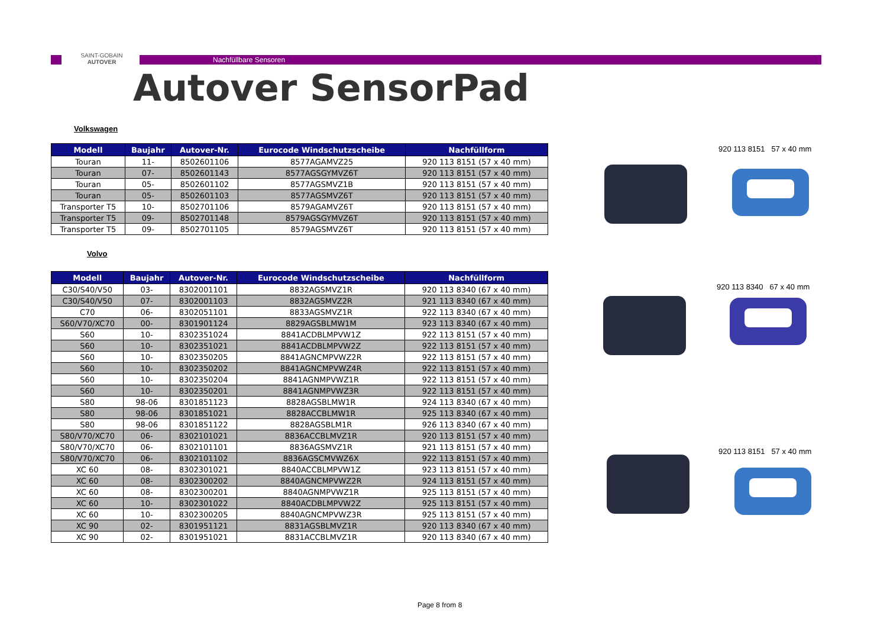SAINT-GOBAIN
AUTOVER
Nachfüllbare Sensoren
Autover SensorPad
Volkswagen
| Modell | Baujahr | Autover-Nr. | Eurocode Windschutzscheibe | Nachfüllform |
| --- | --- | --- | --- | --- |
| Touran | 11- | 8502601106 | 8577AGAMVZ25 | 920 113 8151 (57 x 40 mm) |
| Touran | 07- | 8502601143 | 8577AGSGYMVZ6T | 920 113 8151 (57 x 40 mm) |
| Touran | 05- | 8502601102 | 8577AGSMVZ1B | 920 113 8151 (57 x 40 mm) |
| Touran | 05- | 8502601103 | 8577AGSMVZ6T | 920 113 8151 (57 x 40 mm) |
| Transporter T5 | 10- | 8502701106 | 8579AGAMVZ6T | 920 113 8151 (57 x 40 mm) |
| Transporter T5 | 09- | 8502701148 | 8579AGSGYMVZ6T | 920 113 8151 (57 x 40 mm) |
| Transporter T5 | 09- | 8502701105 | 8579AGSMVZ6T | 920 113 8151 (57 x 40 mm) |
Volvo
| Modell | Baujahr | Autover-Nr. | Eurocode Windschutzscheibe | Nachfüllform |
| --- | --- | --- | --- | --- |
| C30/S40/V50 | 03- | 8302001101 | 8832AGSMVZ1R | 920 113 8340 (67 x 40 mm) |
| C30/S40/V50 | 07- | 8302001103 | 8832AGSMVZ2R | 921 113 8340 (67 x 40 mm) |
| C70 | 06- | 8302051101 | 8833AGSMVZ1R | 922 113 8340 (67 x 40 mm) |
| S60/V70/XC70 | 00- | 8301901124 | 8829AGSBLMW1M | 923 113 8340 (67 x 40 mm) |
| S60 | 10- | 8302351024 | 8841ACDBLMPVW1Z | 922 113 8151 (57 x 40 mm) |
| S60 | 10- | 8302351021 | 8841ACDBLMPVW2Z | 922 113 8151 (57 x 40 mm) |
| S60 | 10- | 8302350205 | 8841AGNCMPVWZ2R | 922 113 8151 (57 x 40 mm) |
| S60 | 10- | 8302350202 | 8841AGNCMPVWZ4R | 922 113 8151 (57 x 40 mm) |
| S60 | 10- | 8302350204 | 8841AGNMPVWZ1R | 922 113 8151 (57 x 40 mm) |
| S60 | 10- | 8302350201 | 8841AGNMPVWZ3R | 922 113 8151 (57 x 40 mm) |
| S80 | 98-06 | 8301851123 | 8828AGSBLMW1R | 924 113 8340 (67 x 40 mm) |
| S80 | 98-06 | 8301851021 | 8828ACCBLMW1R | 925 113 8340 (67 x 40 mm) |
| S80 | 98-06 | 8301851122 | 8828AGSBLM1R | 926 113 8340 (67 x 40 mm) |
| S80/V70/XC70 | 06- | 8302101021 | 8836ACCBLMVZ1R | 920 113 8151 (57 x 40 mm) |
| S80/V70/XC70 | 06- | 8302101101 | 8836AGSMVZ1R | 921 113 8151 (57 x 40 mm) |
| S80/V70/XC70 | 06- | 8302101102 | 8836AGSCMVWZ6X | 922 113 8151 (57 x 40 mm) |
| XC 60 | 08- | 8302301021 | 8840ACCBLMPVW1Z | 923 113 8151 (57 x 40 mm) |
| XC 60 | 08- | 8302300202 | 8840AGNCMPVWZ2R | 924 113 8151 (57 x 40 mm) |
| XC 60 | 08- | 8302300201 | 8840AGNMPVWZ1R | 925 113 8151 (57 x 40 mm) |
| XC 60 | 10- | 8302301022 | 8840ACDBLMPVW2Z | 925 113 8151 (57 x 40 mm) |
| XC 60 | 10- | 8302300205 | 8840AGNCMPVWZ3R | 925 113 8151 (57 x 40 mm) |
| XC 90 | 02- | 8301951121 | 8831AGSBLMVZ1R | 920 113 8340 (67 x 40 mm) |
| XC 90 | 02- | 8301951021 | 8831ACCBLMVZ1R | 920 113 8340 (67 x 40 mm) |
920 113 8151 57 x 40 mm
920 113 8340 67 x 40 mm
920 113 8151 57 x 40 mm
Page 8 from 8